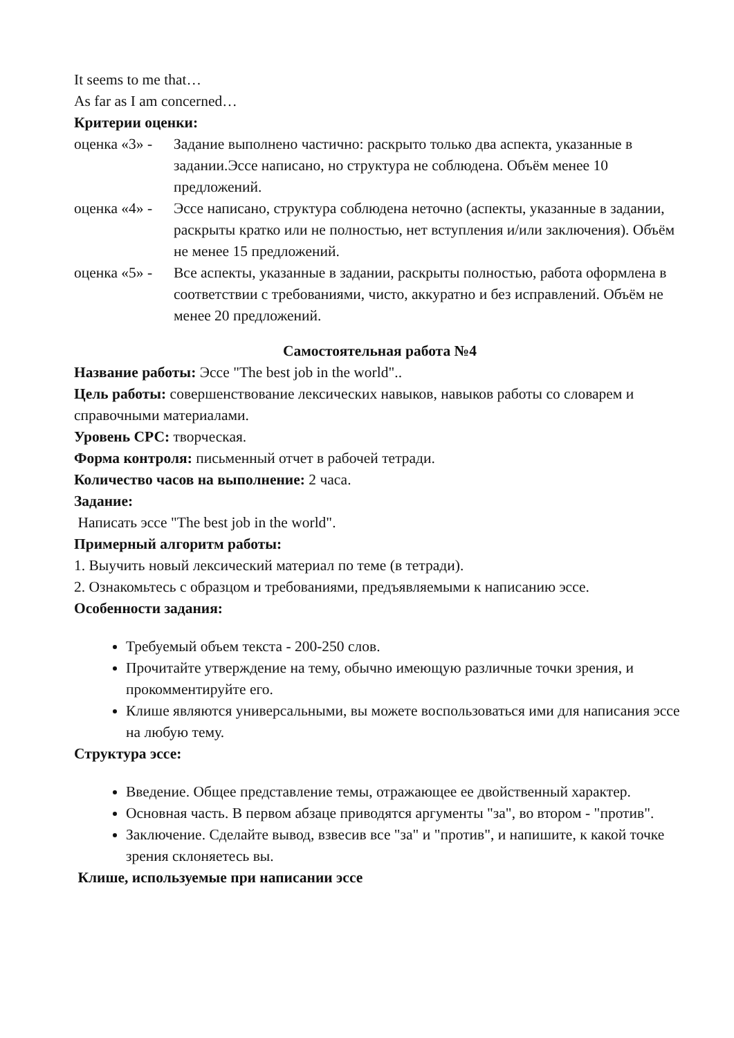It seems to me that…
As far as I am concerned…
Критерии оценки:
оценка «3» -
Задание выполнено частично: раскрыто только два аспекта, указанные в задании.Эссе написано, но структура не соблюдена. Объём менее 10 предложений.
оценка «4» -
Эссе написано, структура соблюдена неточно (аспекты, указанные в задании, раскрыты кратко или не полностью, нет вступления и/или заключения). Объём не менее 15 предложений.
оценка «5» -
Все аспекты, указанные в задании, раскрыты полностью, работа оформлена в соответствии с требованиями, чисто, аккуратно и без исправлений. Объём не менее 20 предложений.
Самостоятельная работа №4
Название работы: Эссе "The best job in the world"..
Цель работы: совершенствование лексических навыков, навыков работы со словарем и справочными материалами.
Уровень СРС: творческая.
Форма контроля: письменный отчет в рабочей тетради.
Количество часов на выполнение: 2 часа.
Задание:
Написать эссе "The best job in the world".
Примерный алгоритм работы:
1. Выучить новый лексический материал по теме (в тетради).
2. Ознакомьтесь с образцом и требованиями, предъявляемыми к написанию эссе.
Особенности задания:
Требуемый объем текста - 200-250 слов.
Прочитайте утверждение на тему, обычно имеющую различные точки зрения, и прокомментируйте его.
Клише являются универсальными, вы можете воспользоваться ими для написания эссе на любую тему.
Структура эссе:
Введение. Общее представление темы, отражающее ее двойственный характер.
Основная часть. В первом абзаце приводятся аргументы "за", во втором - "против".
Заключение. Сделайте вывод, взвесив все "за" и "против", и напишите, к какой точке зрения склоняетесь вы.
Клише, используемые при написании эссе